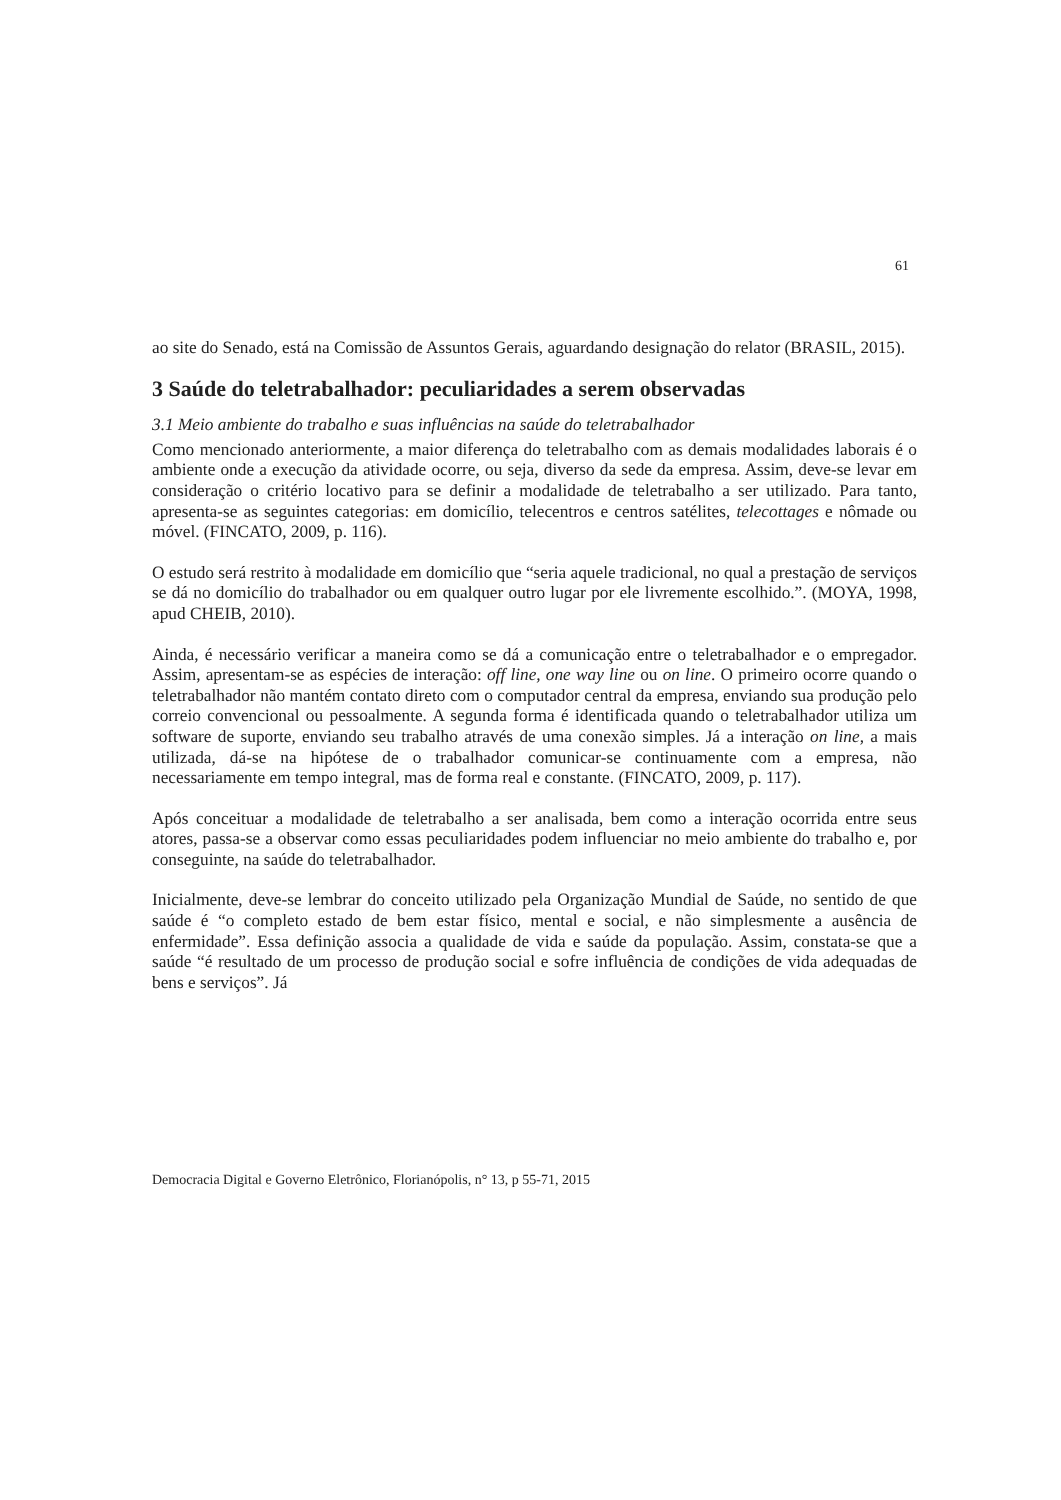61
ao site do Senado, está na Comissão de Assuntos Gerais, aguardando designação do relator (BRASIL, 2015).
3 Saúde do teletrabalhador: peculiaridades a serem observadas
3.1 Meio ambiente do trabalho e suas influências na saúde do teletrabalhador
Como mencionado anteriormente, a maior diferença do teletrabalho com as demais modalidades laborais é o ambiente onde a execução da atividade ocorre, ou seja, diverso da sede da empresa. Assim, deve-se levar em consideração o critério locativo para se definir a modalidade de teletrabalho a ser utilizado. Para tanto, apresenta-se as seguintes categorias: em domicílio, telecentros e centros satélites, telecottages e nômade ou móvel. (FINCATO, 2009, p. 116).
O estudo será restrito à modalidade em domicílio que “seria aquele tradicional, no qual a prestação de serviços se dá no domicílio do trabalhador ou em qualquer outro lugar por ele livremente escolhido.”. (MOYA, 1998, apud CHEIB, 2010).
Ainda, é necessário verificar a maneira como se dá a comunicação entre o teletrabalhador e o empregador. Assim, apresentam-se as espécies de interação: off line, one way line ou on line. O primeiro ocorre quando o teletrabalhador não mantém contato direto com o computador central da empresa, enviando sua produção pelo correio convencional ou pessoalmente. A segunda forma é identificada quando o teletrabalhador utiliza um software de suporte, enviando seu trabalho através de uma conexão simples. Já a interação on line, a mais utilizada, dá-se na hipótese de o trabalhador comunicar-se continuamente com a empresa, não necessariamente em tempo integral, mas de forma real e constante. (FINCATO, 2009, p. 117).
Após conceituar a modalidade de teletrabalho a ser analisada, bem como a interação ocorrida entre seus atores, passa-se a observar como essas peculiaridades podem influenciar no meio ambiente do trabalho e, por conseguinte, na saúde do teletrabalhador.
Inicialmente, deve-se lembrar do conceito utilizado pela Organização Mundial de Saúde, no sentido de que saúde é “o completo estado de bem estar físico, mental e social, e não simplesmente a ausência de enfermidade”. Essa definição associa a qualidade de vida e saúde da população. Assim, constata-se que a saúde “é resultado de um processo de produção social e sofre influência de condições de vida adequadas de bens e serviços”. Já
Democracia Digital e Governo Eletrônico, Florianópolis, n° 13, p 55-71, 2015